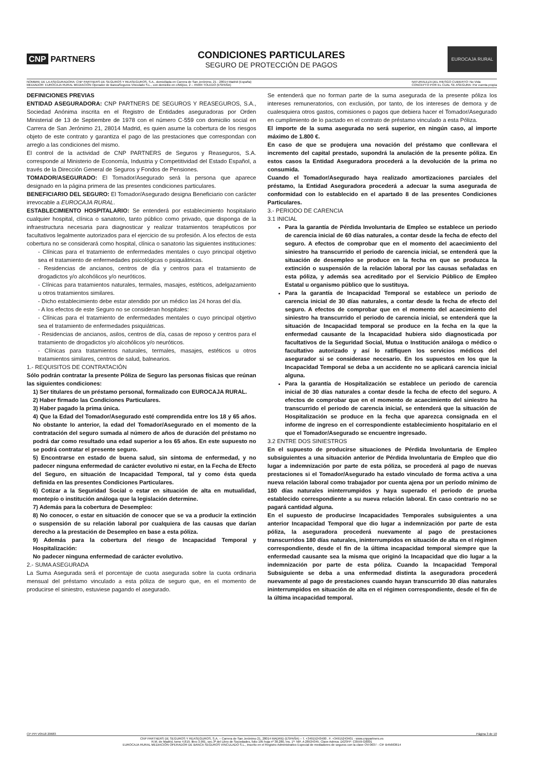CNP PARTNERS
CONDICIONES PARTICULARES
SEGURO DE PROTECCIÓN DE PAGOS
EUROCAJA RURAL
NOMBRE DE LA ASEGURADORA: CNP PARTNERS DE SEGUROS Y REASEGUROS, S.A., domiciliada en Carrera de San Jerónimo, 21 - 28014 Madrid (España)
MEDIADOR: EUROCAJA RURAL MEDIACIÓN Operador de BancaSeguros Vinculado S.L., con domicilio en c/Méjico, 2 – 45004 TOLEDO (ESPAÑA)
NATURALEZA DEL RIESGO CUBIERTO: No Vida
CONCEPTO POR EL CUAL SE ASEGURA: Por cuenta propia
DEFINICIONES PREVIAS
ENTIDAD ASEGURADORA: CNP PARTNERS DE SEGUROS Y REASEGUROS, S.A., Sociedad Anónima inscrita en el Registro de Entidades aseguradoras por Orden Ministerial de 13 de Septiembre de 1978 con el número C-559 con domicilio social en Carrera de San Jerónimo 21, 28014 Madrid, es quien asume la cobertura de los riesgos objeto de este contrato y garantiza el pago de las prestaciones que correspondan con arreglo a las condiciones del mismo.
El control de la actividad de CNP PARTNERS de Seguros y Reaseguros, S.A. corresponde al Ministerio de Economía, Industria y Competitividad del Estado Español, a través de la Dirección General de Seguros y Fondos de Pensiones.
TOMADOR/ASEGURADO: El Tomador/Asegurado será la persona que aparece designado en la página primera de las presentes condiciones particulares.
BENEFICIARIO DEL SEGURO: El Tomador/Asegurado designa Beneficiario con carácter irrevocable a EUROCAJA RURAL.
ESTABLECIMIENTO HOSPITALARIO: Se entenderá por establecimiento hospitalario cualquier hospital, clínica o sanatorio, tanto público como privado, que disponga de la infraestructura necesaria para diagnosticar y realizar tratamientos terapéuticos por facultativos legalmente autorizados para el ejercicio de su profesión. A los efectos de esta cobertura no se considerará como hospital, clínica o sanatorio las siguientes instituciones:
- Clínicas para el tratamiento de enfermedades mentales o cuyo principal objetivo sea el tratamiento de enfermedades psicológicas o psiquiátricas.
- Residencias de ancianos, centros de día y centros para el tratamiento de drogadictos y/o alcohólicos y/o neuróticos.
- Clínicas para tratamientos naturales, termales, masajes, estéticos, adelgazamiento u otros tratamientos similares.
- Dicho establecimiento debe estar atendido por un médico las 24 horas del día.
- A los efectos de este Seguro no se consideran hospitales:
- Clínicas para el tratamiento de enfermedades mentales o cuyo principal objetivo sea el tratamiento de enfermedades psiquiátricas.
- Residencias de ancianos, asilos, centros de día, casas de reposo y centros para el tratamiento de drogadictos y/o alcohólicos y/o neuróticos.
- Clínicas para tratamientos naturales, termales, masajes, estéticos u otros tratamientos similares, centros de salud, balnearios.
1.- REQUISITOS DE CONTRATACIÓN
Sólo podrán contratar la presente Póliza de Seguro las personas físicas que reúnan las siguientes condiciones:
1) Ser titulares de un préstamo personal, formalizado con EUROCAJA RURAL.
2) Haber firmado las Condiciones Particulares.
3) Haber pagado la prima única.
4) Que la Edad del Tomador/Asegurado esté comprendida entre los 18 y 65 años. No obstante lo anterior, la edad del Tomador/Asegurado en el momento de la contratación del seguro sumada al número de años de duración del préstamo no podrá dar como resultado una edad superior a los 65 años. En este supuesto no se podrá contratar el presente seguro.
5) Encontrarse en estado de buena salud, sin síntoma de enfermedad, y no padecer ninguna enfermedad de carácter evolutivo ni estar, en la Fecha de Efecto del Seguro, en situación de Incapacidad Temporal, tal y como ésta queda definida en las presentes Condiciones Particulares.
6) Cotizar a la Seguridad Social o estar en situación de alta en mutualidad, montepío o institución análoga que la legislación determine.
7) Además para la cobertura de Desempleo:
8) No conocer, o estar en situación de conocer que se va a producir la extinción o suspensión de su relación laboral por cualquiera de las causas que darían derecho a la prestación de Desempleo en base a esta póliza.
9) Además para la cobertura del riesgo de Incapacidad Temporal y Hospitalización:
No padecer ninguna enfermedad de carácter evolutivo.
2.- SUMA ASEGURADA
La Suma Asegurada será el porcentaje de cuota asegurada sobre la cuota ordinaria mensual del préstamo vinculado a esta póliza de seguro que, en el momento de producirse el siniestro, estuviese pagando el asegurado.
Se entenderá que no forman parte de la suma asegurada de la presente póliza los intereses remuneratorios, con exclusión, por tanto, de los intereses de demora y de cualesquiera otros gastos, comisiones o pagos que debiera hacer el Tomador/Asegurado en cumplimiento de lo pactado en el contrato de préstamo vinculado a esta Póliza.
El importe de la suma asegurada no será superior, en ningún caso, al importe máximo de 1.800 €.
En caso de que se produjera una novación del préstamo que conllevara el incremento del capital prestado, supondrá la anulación de la presente póliza. En estos casos la Entidad Aseguradora procederá a la devolución de la prima no consumida.
Cuando el Tomador/Asegurado haya realizado amortizaciones parciales del préstamo, la Entidad Aseguradora procederá a adecuar la suma asegurada de conformidad con lo establecido en el apartado 8 de las presentes Condiciones Particulares.
3.- PERIODO DE CARENCIA
3.1 INICIAL
Para la garantía de Pérdida Involuntaria de Empleo se establece un periodo de carencia inicial de 60 días naturales, a contar desde la fecha de efecto del seguro. A efectos de comprobar que en el momento del acaecimiento del siniestro ha transcurrido el periodo de carencia inicial, se entenderá que la situación de desempleo se produce en la fecha en que se produzca la extinción o suspensión de la relación laboral por las causas señaladas en esta póliza, y además sea acreditado por el Servicio Público de Empleo Estatal u organismo público que lo sustituya.
Para la garantía de Incapacidad Temporal se establece un periodo de carencia inicial de 30 días naturales, a contar desde la fecha de efecto del seguro. A efectos de comprobar que en el momento del acaecimiento del siniestro ha transcurrido el periodo de carencia inicial, se entenderá que la situación de Incapacidad temporal se produce en la fecha en la que la enfermedad causante de la Incapacidad hubiera sido diagnosticada por facultativos de la Seguridad Social, Mutua o Institución análoga o médico o facultativo autorizado y así lo ratifiquen los servicios médicos del asegurador si se considerase necesario. En los supuestos en los que la Incapacidad Temporal se deba a un accidente no se aplicará carencia inicial alguna.
Para la garantía de Hospitalización se establece un periodo de carencia inicial de 30 días naturales a contar desde la fecha de efecto del seguro. A efectos de comprobar que en el momento de acaecimiento del siniestro ha transcurrido el periodo de carencia inicial, se entenderá que la situación de Hospitalización se produce en la fecha que aparezca consignada en el informe de ingreso en el correspondiente establecimiento hospitalario en el que el Tomador/Asegurado se encuentre ingresado.
3.2 ENTRE DOS SINIESTROS
En el supuesto de producirse situaciones de Pérdida Involuntaria de Empleo subsiguientes a una situación anterior de Pérdida Involuntaria de Empleo que dio lugar a indemnización por parte de esta póliza, se procederá al pago de nuevas prestaciones si el Tomador/Asegurado ha estado vinculado de forma activa a una nueva relación laboral como trabajador por cuenta ajena por un período mínimo de 180 días naturales ininterrumpidos y haya superado el periodo de prueba establecido correspondiente a su nueva relación laboral. En caso contrario no se pagará cantidad alguna.
En el supuesto de producirse Incapacidades Temporales subsiguientes a una anterior Incapacidad Temporal que dio lugar a indemnización por parte de esta póliza, la aseguradora procederá nuevamente al pago de prestaciones transcurridos 180 días naturales, ininterrumpidos en situación de alta en el régimen correspondiente, desde el fin de la última incapacidad temporal siempre que la enfermedad causante sea la misma que originó la Incapacidad que dio lugar a la indemnización por parte de esta póliza. Cuando la Incapacidad Temporal Subsiguiente se deba a una enfermedad distinta la aseguradora procederá nuevamente al pago de prestaciones cuando hayan transcurrido 30 días naturales ininterrumpidos en situación de alta en el régimen correspondiente, desde el fin de la última incapacidad temporal.
CP PPI V0518 20683 Página 3 de 10
CNP PARTNERS DE SEGUROS Y REASEGUROS, S.A. – Carrera de San Jerónimo 21, 28014 MADRID (ESPAÑA) – T. +34915243400 . F. +34915243401 - www.cnppartners.es
R.M. de Madrid, tomo 4.819, libro 3.991, sec.3ª del Libro de Sociedades, folio 195 hoja nº 38.280, Ins. 1ª- NIF. A 28534345. Clave Admva .DGSFP: C0559-G0001
EUROCAJA RURAL MEDIACIÓN OPERADOR DE BANCA SEGUROS VINCULADO S.L., inscrito en el Registro Administrativo Especial de mediadores de seguros con la clave OV-0037 - CIF B45663614